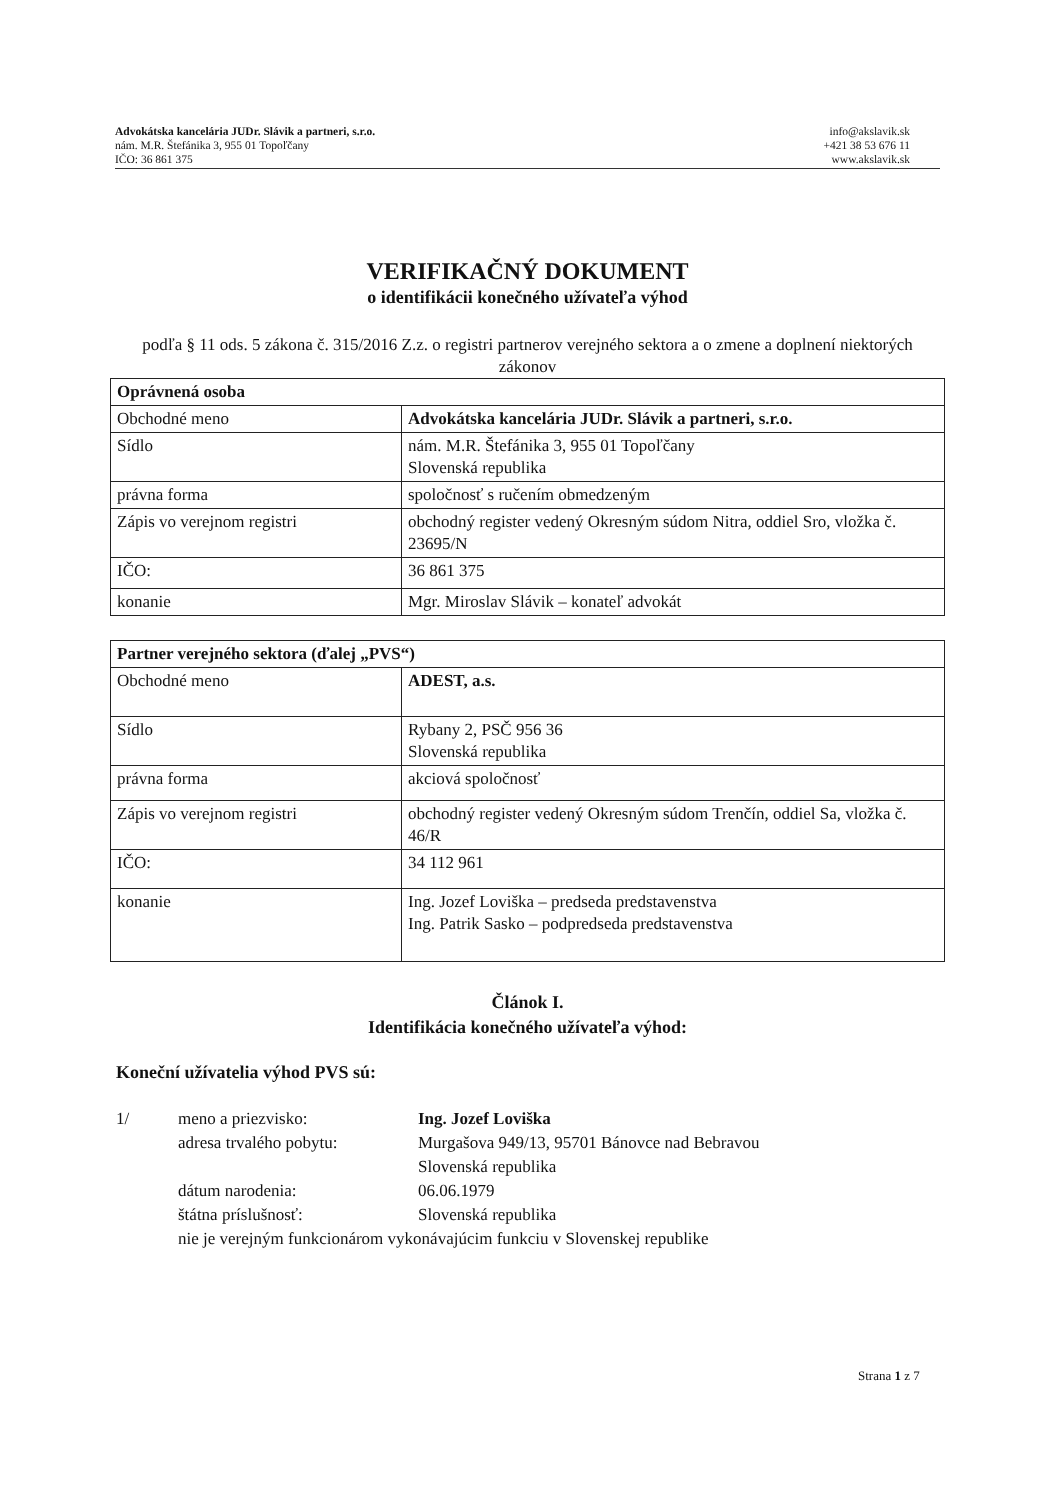Advokátska kancelária JUDr. Slávik a partneri, s.r.o.
nám. M.R. Štefánika 3, 955 01 Topoľčany
IČO: 36 861 375
info@akslavik.sk
+421 38 53 676 11
www.akslavik.sk
VERIFIKAČNÝ DOKUMENT
o identifikácii konečného užívateľa výhod
podľa § 11 ods. 5 zákona č. 315/2016 Z.z. o registri partnerov verejného sektora a o zmene a doplnení niektorých zákonov
| Oprávnená osoba | |
| Obchodné meno | Advokátska kancelária JUDr. Slávik a partneri, s.r.o. |
| Sídlo | nám. M.R. Štefánika 3, 955 01 Topoľčany Slovenská republika |
| právna forma | spoločnosť s ručením obmedzeným |
| Zápis vo verejnom registri | obchodný register vedený Okresným súdom Nitra, oddiel Sro, vložka č. 23695/N |
| IČO: | 36 861 375 |
| konanie | Mgr. Miroslav Slávik – konateľ advokát |
| Partner verejného sektora (ďalej „PVS“) | |
| Obchodné meno | ADEST, a.s. |
| Sídlo | Rybany 2, PSČ 956 36 Slovenská republika |
| právna forma | akciová spoločnosť |
| Zápis vo verejnom registri | obchodný register vedený Okresným súdom Trenčín, oddiel Sa, vložka č. 46/R |
| IČO: | 34 112 961 |
| konanie | Ing. Jozef Loviška – predseda predstavenstva Ing. Patrik Sasko – podpredseda predstavenstva |
Článok I.
Identifikácia konečného užívateľa výhod:
Koneční užívatelia výhod PVS sú:
1/
meno a priezvisko:
Ing. Jozef Loviška
adresa trvalého pobytu:
Murgašova 949/13, 95701 Bánovce nad Bebravou
Slovenská republika
dátum narodenia:
06.06.1979
štátna príslušnosť:
Slovenská republika
nie je verejným funkcionárom vykonávajúcim funkciu v Slovenskej republike
Strana 1 z 7